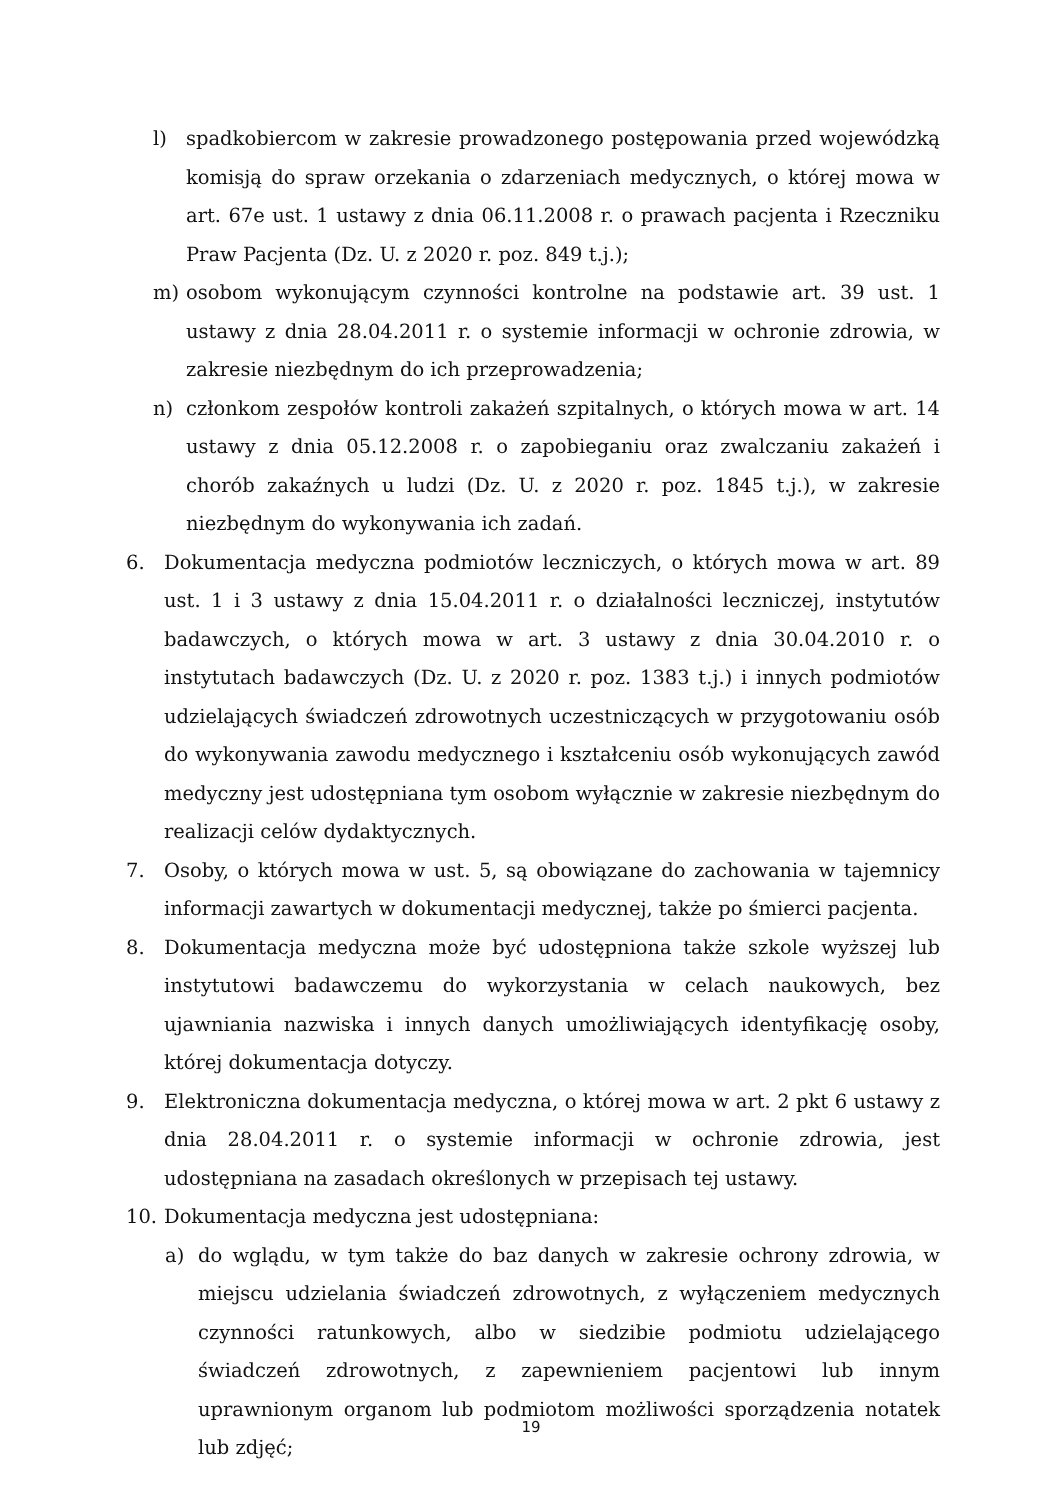l) spadkobiercom w zakresie prowadzonego postępowania przed wojewódzką komisją do spraw orzekania o zdarzeniach medycznych, o której mowa w art. 67e ust. 1 ustawy z dnia 06.11.2008 r. o prawach pacjenta i Rzeczniku Praw Pacjenta (Dz. U. z 2020 r. poz. 849 t.j.);
m) osobom wykonującym czynności kontrolne na podstawie art. 39 ust. 1 ustawy z dnia 28.04.2011 r. o systemie informacji w ochronie zdrowia, w zakresie niezbędnym do ich przeprowadzenia;
n) członkom zespołów kontroli zakażeń szpitalnych, o których mowa w art. 14 ustawy z dnia 05.12.2008 r. o zapobieganiu oraz zwalczaniu zakażeń i chorób zakaźnych u ludzi (Dz. U. z 2020 r. poz. 1845 t.j.), w zakresie niezbędnym do wykonywania ich zadań.
6. Dokumentacja medyczna podmiotów leczniczych, o których mowa w art. 89 ust. 1 i 3 ustawy z dnia 15.04.2011 r. o działalności leczniczej, instytutów badawczych, o których mowa w art. 3 ustawy z dnia 30.04.2010 r. o instytutach badawczych (Dz. U. z 2020 r. poz. 1383 t.j.) i innych podmiotów udzielających świadczeń zdrowotnych uczestniczących w przygotowaniu osób do wykonywania zawodu medycznego i kształceniu osób wykonujących zawód medyczny jest udostępniana tym osobom wyłącznie w zakresie niezbędnym do realizacji celów dydaktycznych.
7. Osoby, o których mowa w ust. 5, są obowiązane do zachowania w tajemnicy informacji zawartych w dokumentacji medycznej, także po śmierci pacjenta.
8. Dokumentacja medyczna może być udostępniona także szkole wyższej lub instytutowi badawczemu do wykorzystania w celach naukowych, bez ujawniania nazwiska i innych danych umożliwiających identyfikację osoby, której dokumentacja dotyczy.
9. Elektroniczna dokumentacja medyczna, o której mowa w art. 2 pkt 6 ustawy z dnia 28.04.2011 r. o systemie informacji w ochronie zdrowia, jest udostępniana na zasadach określonych w przepisach tej ustawy.
10. Dokumentacja medyczna jest udostępniana:
a) do wglądu, w tym także do baz danych w zakresie ochrony zdrowia, w miejscu udzielania świadczeń zdrowotnych, z wyłączeniem medycznych czynności ratunkowych, albo w siedzibie podmiotu udzielającego świadczeń zdrowotnych, z zapewnieniem pacjentowi lub innym uprawnionym organom lub podmiotom możliwości sporządzenia notatek lub zdjęć;
19